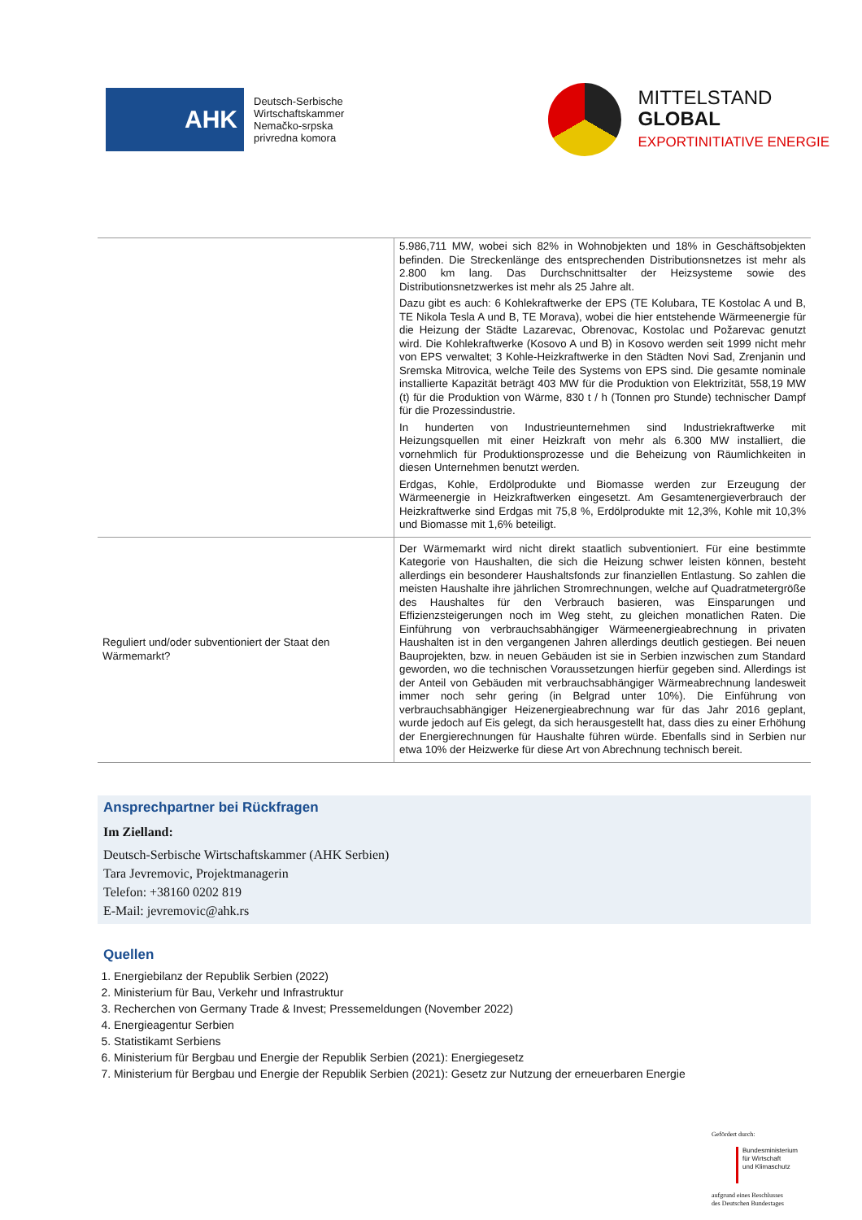AHK
Deutsch-Serbische
Wirtschaftskammer
Nemačko-srpska
privredna komora
MITTELSTAND
GLOBAL
EXPORTINITIATIVE ENERGIE
| | 5.986,711 MW, wobei sich 82% in Wohnobjekten und 18% in Geschäftsobjekten befinden. Die Streckenlänge des entsprechenden Distributionsnetzes ist mehr als 2.800 km lang. Das Durchschnittsalter der Heizsysteme sowie des Distributionsnetzwerkes ist mehr als 25 Jahre alt. Dazu gibt es auch: 6 Kohlekraftwerke der EPS (TE Kolubara, TE Kostolac A und B, TE Nikola Tesla A und B, TE Morava), wobei die hier entstehende Wärmeenergie für die Heizung der Städte Lazarevac, Obrenovac, Kostolac und Požarevac genutzt wird. Die Kohlekraftwerke (Kosovo A und B) in Kosovo werden seit 1999 nicht mehr von EPS verwaltet; 3 Kohle-Heizkraftwerke in den Städten Novi Sad, Zrenjanin und Sremska Mitrovica, welche Teile des Systems von EPS sind. Die gesamte nominale installierte Kapazität beträgt 403 MW für die Produktion von Elektrizität, 558,19 MW (t) für die Produktion von Wärme, 830 t / h (Tonnen pro Stunde) technischer Dampf für die Prozessindustrie. In hunderten von Industrieunternehmen sind Industriekraftwerke mit Heizungsquellen mit einer Heizkraft von mehr als 6.300 MW installiert, die vornehmlich für Produktionsprozesse und die Beheizung von Räumlichkeiten in diesen Unternehmen benutzt werden. Erdgas, Kohle, Erdölprodukte und Biomasse werden zur Erzeugung der Wärmeenergie in Heizkraftwerken eingesetzt. Am Gesamtenergieverbrauch der Heizkraftwerke sind Erdgas mit 75,8 %, Erdölprodukte mit 12,3%, Kohle mit 10,3% und Biomasse mit 1,6% beteiligt. |
| Reguliert und/oder subventioniert der Staat den Wärmemarkt? | Der Wärmemarkt wird nicht direkt staatlich subventioniert. Für eine bestimmte Kategorie von Haushalten, die sich die Heizung schwer leisten können, besteht allerdings ein besonderer Haushaltsfonds zur finanziellen Entlastung. So zahlen die meisten Haushalte ihre jährlichen Stromrechnungen, welche auf Quadratmetergröße des Haushaltes für den Verbrauch basieren, was Einsparungen und Effizienzsteigerungen noch im Weg steht, zu gleichen monatlichen Raten. Die Einführung von verbrauchsabhängiger Wärmeenergieabrechnung in privaten Haushalten ist in den vergangenen Jahren allerdings deutlich gestiegen. Bei neuen Bauprojekten, bzw. in neuen Gebäuden ist sie in Serbien inzwischen zum Standard geworden, wo die technischen Voraussetzungen hierfür gegeben sind. Allerdings ist der Anteil von Gebäuden mit verbrauchsabhängiger Wärmeabrechnung landesweit immer noch sehr gering (in Belgrad unter 10%). Die Einführung von verbrauchsabhängiger Heizenergieabrechnung war für das Jahr 2016 geplant, wurde jedoch auf Eis gelegt, da sich herausgestellt hat, dass dies zu einer Erhöhung der Energierechnungen für Haushalte führen würde. Ebenfalls sind in Serbien nur etwa 10% der Heizwerke für diese Art von Abrechnung technisch bereit. |
Ansprechpartner bei Rückfragen
Im Zielland:
Deutsch-Serbische Wirtschaftskammer (AHK Serbien)
Tara Jevremovic, Projektmanagerin
Telefon: +38160 0202 819
E-Mail: jevremovic@ahk.rs
Quellen
1. Energiebilanz der Republik Serbien (2022)
2. Ministerium für Bau, Verkehr und Infrastruktur
3. Recherchen von Germany Trade & Invest; Pressemeldungen (November 2022)
4. Energieagentur Serbien
5. Statistikamt Serbiens
6. Ministerium für Bergbau und Energie der Republik Serbien (2021): Energiegesetz
7. Ministerium für Bergbau und Energie der Republik Serbien (2021): Gesetz zur Nutzung der erneuerbaren Energie
Gefördert durch:
Bundesministerium
für Wirtschaft
und Klimaschutz
aufgrund eines Beschlusses
des Deutschen Bundestages